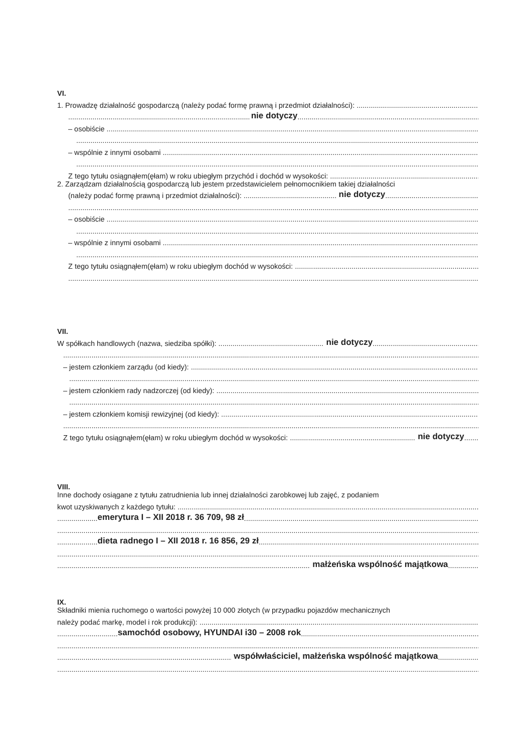VI.
1. Prowadzę działalność gospodarczą (należy podać formę prawną i przedmiot działalności):
nie dotyczy
– osobiście
– wspólnie z innymi osobami
Z tego tytułu osiągnąłem(ęłam) w roku ubiegłym przychód i dochód w wysokości:
2. Zarządzam działalnością gospodarczą lub jestem przedstawicielem pełnomocnikiem takiej działalności
(należy podać formę prawną i przedmiot działalności): nie dotyczy
– osobiście
– wspólnie z innymi osobami
Z tego tytułu osiągnąłem(ęłam) w roku ubiegłym dochód w wysokości:
VII.
W spółkach handlowych (nazwa, siedziba spółki): nie dotyczy
– jestem członkiem zarządu (od kiedy):
– jestem członkiem rady nadzorczej (od kiedy):
– jestem członkiem komisji rewizyjnej (od kiedy):
Z tego tytułu osiągnąłem(ęłam) w roku ubiegłym dochód w wysokości: nie dotyczy.......
VIII.
Inne dochody osiągane z tytułu zatrudnienia lub innej działalności zarobkowej lub zajęć, z podaniem
kwot uzyskiwanych z każdego tytułu:
.................... emerytura I – XII 2018 r. 36 709, 98 zł
.................... dieta radnego I – XII 2018 r. 16 856, 29 zł
małżeńska wspólność majątkowa...............
IX.
Składniki mienia ruchomego o wartości powyżej 10 000 złotych (w przypadku pojazdów mechanicznych
należy podać markę, model i rok produkcji):
.............................. samochód osobowy, HYUNDAI i30 – 2008 rok
współwłaściciel, małżeńska wspólność majątkowa....................